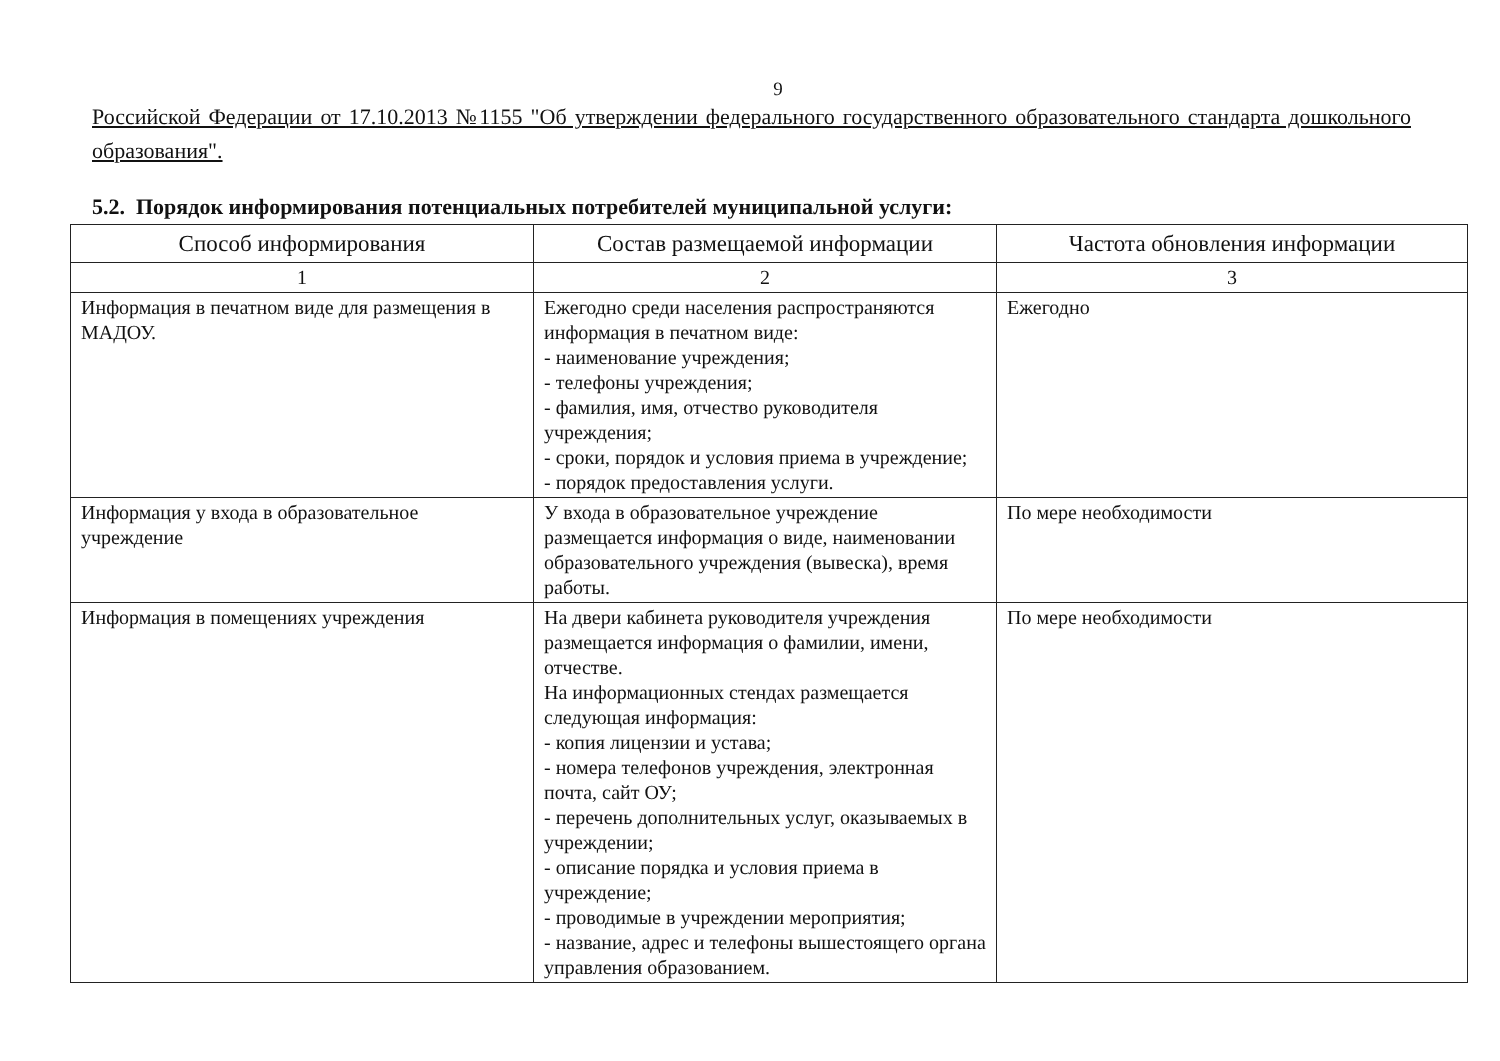9
Российской Федерации от 17.10.2013 №1155 "Об утверждении федерального государственного образовательного стандарта дошкольного образования".
5.2. Порядок информирования потенциальных потребителей муниципальной услуги:
| Способ информирования | Состав размещаемой информации | Частота обновления информации |
| --- | --- | --- |
| 1 | 2 | 3 |
| Информация в печатном виде для размещения в МАДОУ. | Ежегодно среди населения распространяются информация в печатном виде: - наименование учреждения; - телефоны учреждения; - фамилия, имя, отчество руководителя учреждения; - сроки, порядок и условия приема в учреждение; - порядок предоставления услуги. | Ежегодно |
| Информация у входа в образовательное учреждение | У входа в образовательное учреждение размещается информация о виде, наименовании образовательного учреждения (вывеска), время работы. | По мере необходимости |
| Информация в помещениях учреждения | На двери кабинета руководителя учреждения размещается информация о фамилии, имени, отчестве. На информационных стендах размещается следующая информация: - копия лицензии и устава; - номера телефонов учреждения, электронная почта, сайт ОУ; - перечень дополнительных услуг, оказываемых в учреждении; - описание порядка и условия приема в учреждение; - проводимые в учреждении мероприятия; - название, адрес и телефоны вышестоящего органа управления образованием. | По мере необходимости |